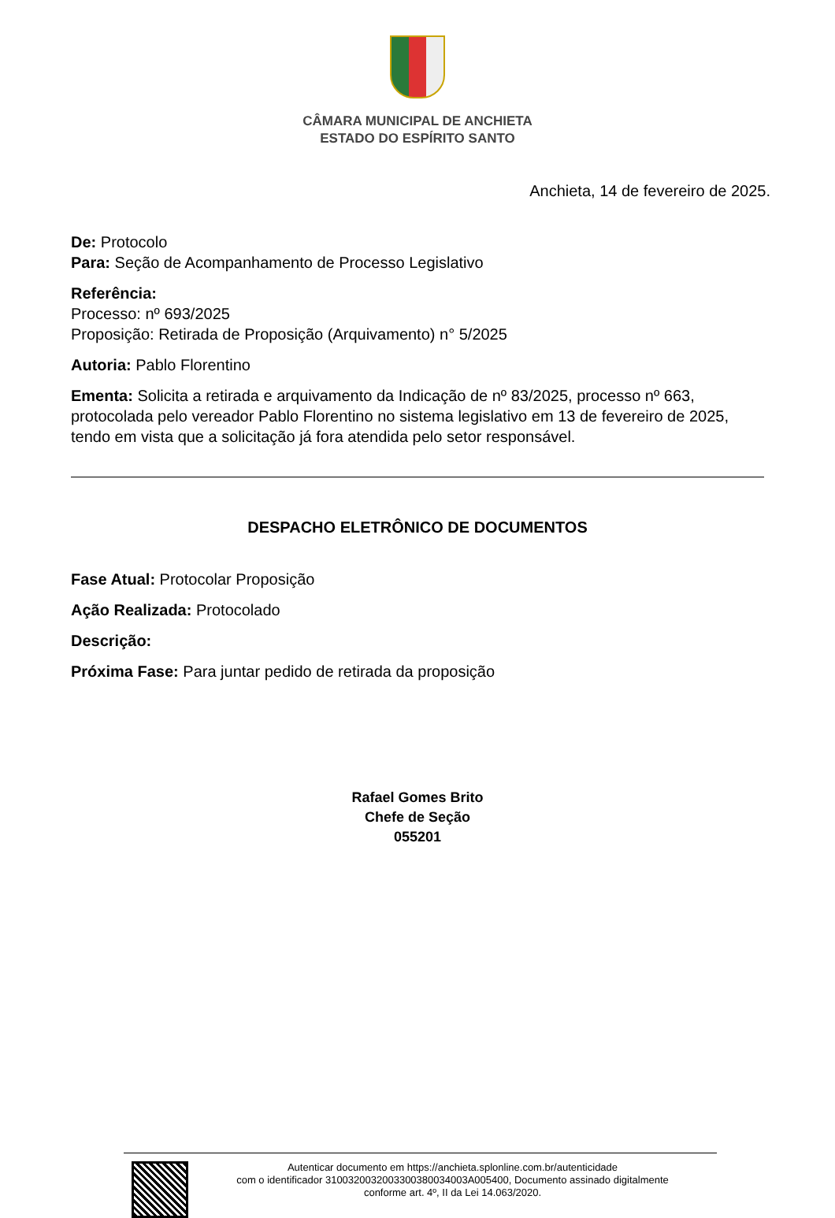CÂMARA MUNICIPAL DE ANCHIETA
ESTADO DO ESPÍRITO SANTO
Anchieta, 14 de fevereiro de 2025.
De: Protocolo
Para: Seção de Acompanhamento de Processo Legislativo
Referência:
Processo: nº 693/2025
Proposição: Retirada de Proposição (Arquivamento) n° 5/2025
Autoria: Pablo Florentino
Ementa: Solicita a retirada e arquivamento da Indicação de nº 83/2025, processo nº 663, protocolada pelo vereador Pablo Florentino no sistema legislativo em 13 de fevereiro de 2025, tendo em vista que a solicitação já fora atendida pelo setor responsável.
DESPACHO ELETRÔNICO DE DOCUMENTOS
Fase Atual: Protocolar Proposição
Ação Realizada: Protocolado
Descrição:
Próxima Fase: Para juntar pedido de retirada da proposição
Rafael Gomes Brito
Chefe de Seção
055201
Autenticar documento em https://anchieta.splonline.com.br/autenticidade
com o identificador 3100320032003300380034003A005400, Documento assinado digitalmente
conforme art. 4º, II da Lei 14.063/2020.